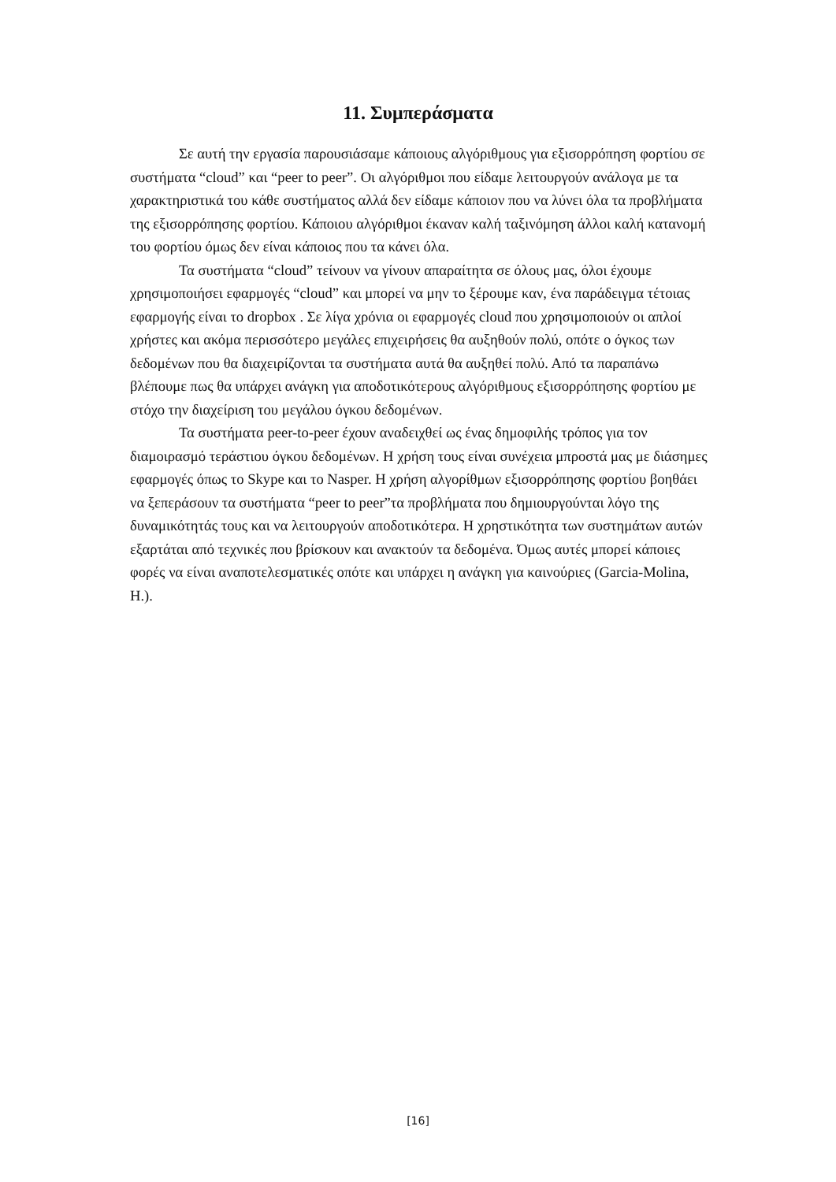11. Συμπεράσματα
Σε αυτή την εργασία παρουσιάσαμε κάποιους αλγόριθμους για εξισορρόπηση φορτίου σε συστήματα “cloud” και “peer to peer”. Οι αλγόριθμοι που είδαμε λειτουργούν ανάλογα με τα χαρακτηριστικά του κάθε συστήματος αλλά δεν είδαμε κάποιον που να λύνει όλα τα προβλήματα της εξισορρόπησης φορτίου. Κάποιου αλγόριθμοι έκαναν καλή ταξινόμηση άλλοι καλή κατανομή του φορτίου όμως δεν είναι κάποιος που τα κάνει όλα.
Τα συστήματα “cloud” τείνουν να γίνουν απαραίτητα σε όλους μας, όλοι έχουμε χρησιμοποιήσει εφαρμογές “cloud” και μπορεί να μην το ξέρουμε καν, ένα παράδειγμα τέτοιας εφαρμογής είναι το dropbox . Σε λίγα χρόνια οι εφαρμογές cloud που χρησιμοποιούν οι απλοί χρήστες και ακόμα περισσότερο μεγάλες επιχειρήσεις θα αυξηθούν πολύ, οπότε ο όγκος των δεδομένων που θα διαχειρίζονται τα συστήματα αυτά θα αυξηθεί πολύ. Από τα παραπάνω βλέπουμε πως θα υπάρχει ανάγκη για αποδοτικότερους αλγόριθμους εξισορρόπησης φορτίου με στόχο την διαχείριση του μεγάλου όγκου δεδομένων.
Τα συστήματα peer-to-peer έχουν αναδειχθεί ως ένας δημοφιλής τρόπος για τον διαμοιρασμό τεράστιου όγκου δεδομένων. Η χρήση τους είναι συνέχεια μπροστά μας με διάσημες εφαρμογές όπως το Skype και το Nasper. Η χρήση αλγορίθμων εξισορρόπησης φορτίου βοηθάει να ξεπεράσουν τα συστήματα “peer to peer”τα προβλήματα που δημιουργούνται λόγο της δυναμικότητάς τους και να λειτουργούν αποδοτικότερα. Η χρηστικότητα των συστημάτων αυτών εξαρτάται από τεχνικές που βρίσκουν και ανακτούν τα δεδομένα. Όμως αυτές μπορεί κάποιες φορές να είναι αναποτελεσματικές οπότε και υπάρχει η ανάγκη για καινούριες (Garcia-Molina, H.).
[16]